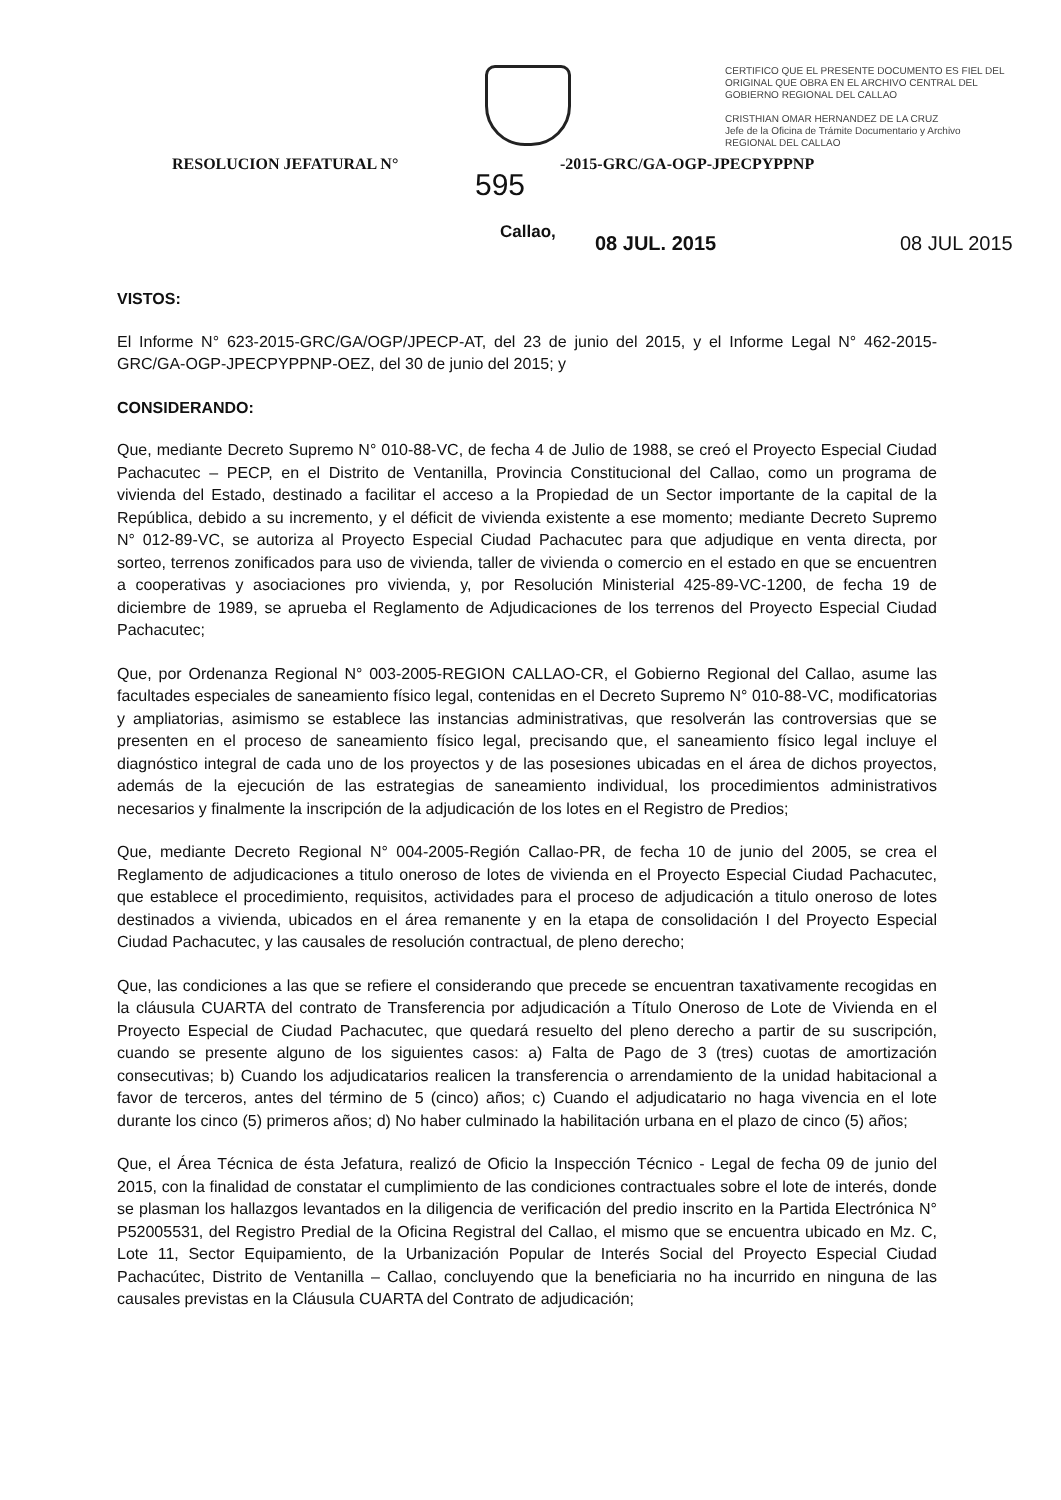CERTIFICO QUE EL PRESENTE DOCUMENTO ES FIEL DEL ORIGINAL QUE OBRA EN EL ARCHIVO CENTRAL DEL GOBIERNO REGIONAL DEL CALLAO
CRISTHIAN OMAR HERNANDEZ DE LA CRUZ
Jefe de la Oficina de Trámite Documentario y Archivo
REGIONAL DEL CALLAO
RESOLUCION JEFATURAL N° -2015-GRC/GA-OGP-JPECPYPPNP
595
Callao, 08 JUL. 2015 08 JUL 2015
VISTOS:
El Informe N° 623-2015-GRC/GA/OGP/JPECP-AT, del 23 de junio del 2015, y el Informe Legal N° 462-2015-GRC/GA-OGP-JPECPYPPNP-OEZ, del 30 de junio del 2015; y
CONSIDERANDO:
Que, mediante Decreto Supremo N° 010-88-VC, de fecha 4 de Julio de 1988, se creó el Proyecto Especial Ciudad Pachacutec – PECP, en el Distrito de Ventanilla, Provincia Constitucional del Callao, como un programa de vivienda del Estado, destinado a facilitar el acceso a la Propiedad de un Sector importante de la capital de la República, debido a su incremento, y el déficit de vivienda existente a ese momento; mediante Decreto Supremo N° 012-89-VC, se autoriza al Proyecto Especial Ciudad Pachacutec para que adjudique en venta directa, por sorteo, terrenos zonificados para uso de vivienda, taller de vivienda o comercio en el estado en que se encuentren a cooperativas y asociaciones pro vivienda, y, por Resolución Ministerial 425-89-VC-1200, de fecha 19 de diciembre de 1989, se aprueba el Reglamento de Adjudicaciones de los terrenos del Proyecto Especial Ciudad Pachacutec;
Que, por Ordenanza Regional N° 003-2005-REGION CALLAO-CR, el Gobierno Regional del Callao, asume las facultades especiales de saneamiento físico legal, contenidas en el Decreto Supremo N° 010-88-VC, modificatorias y ampliatorias, asimismo se establece las instancias administrativas, que resolverán las controversias que se presenten en el proceso de saneamiento físico legal, precisando que, el saneamiento físico legal incluye el diagnóstico integral de cada uno de los proyectos y de las posesiones ubicadas en el área de dichos proyectos, además de la ejecución de las estrategias de saneamiento individual, los procedimientos administrativos necesarios y finalmente la inscripción de la adjudicación de los lotes en el Registro de Predios;
Que, mediante Decreto Regional N° 004-2005-Región Callao-PR, de fecha 10 de junio del 2005, se crea el Reglamento de adjudicaciones a titulo oneroso de lotes de vivienda en el Proyecto Especial Ciudad Pachacutec, que establece el procedimiento, requisitos, actividades para el proceso de adjudicación a titulo oneroso de lotes destinados a vivienda, ubicados en el área remanente y en la etapa de consolidación I del Proyecto Especial Ciudad Pachacutec, y las causales de resolución contractual, de pleno derecho;
Que, las condiciones a las que se refiere el considerando que precede se encuentran taxativamente recogidas en la cláusula CUARTA del contrato de Transferencia por adjudicación a Título Oneroso de Lote de Vivienda en el Proyecto Especial de Ciudad Pachacutec, que quedará resuelto del pleno derecho a partir de su suscripción, cuando se presente alguno de los siguientes casos: a) Falta de Pago de 3 (tres) cuotas de amortización consecutivas; b) Cuando los adjudicatarios realicen la transferencia o arrendamiento de la unidad habitacional a favor de terceros, antes del término de 5 (cinco) años; c) Cuando el adjudicatario no haga vivencia en el lote durante los cinco (5) primeros años; d) No haber culminado la habilitación urbana en el plazo de cinco (5) años;
Que, el Área Técnica de ésta Jefatura, realizó de Oficio la Inspección Técnico - Legal de fecha 09 de junio del 2015, con la finalidad de constatar el cumplimiento de las condiciones contractuales sobre el lote de interés, donde se plasman los hallazgos levantados en la diligencia de verificación del predio inscrito en la Partida Electrónica N° P52005531, del Registro Predial de la Oficina Registral del Callao, el mismo que se encuentra ubicado en Mz. C, Lote 11, Sector Equipamiento, de la Urbanización Popular de Interés Social del Proyecto Especial Ciudad Pachacútec, Distrito de Ventanilla – Callao, concluyendo que la beneficiaria no ha incurrido en ninguna de las causales previstas en la Cláusula CUARTA del Contrato de adjudicación;